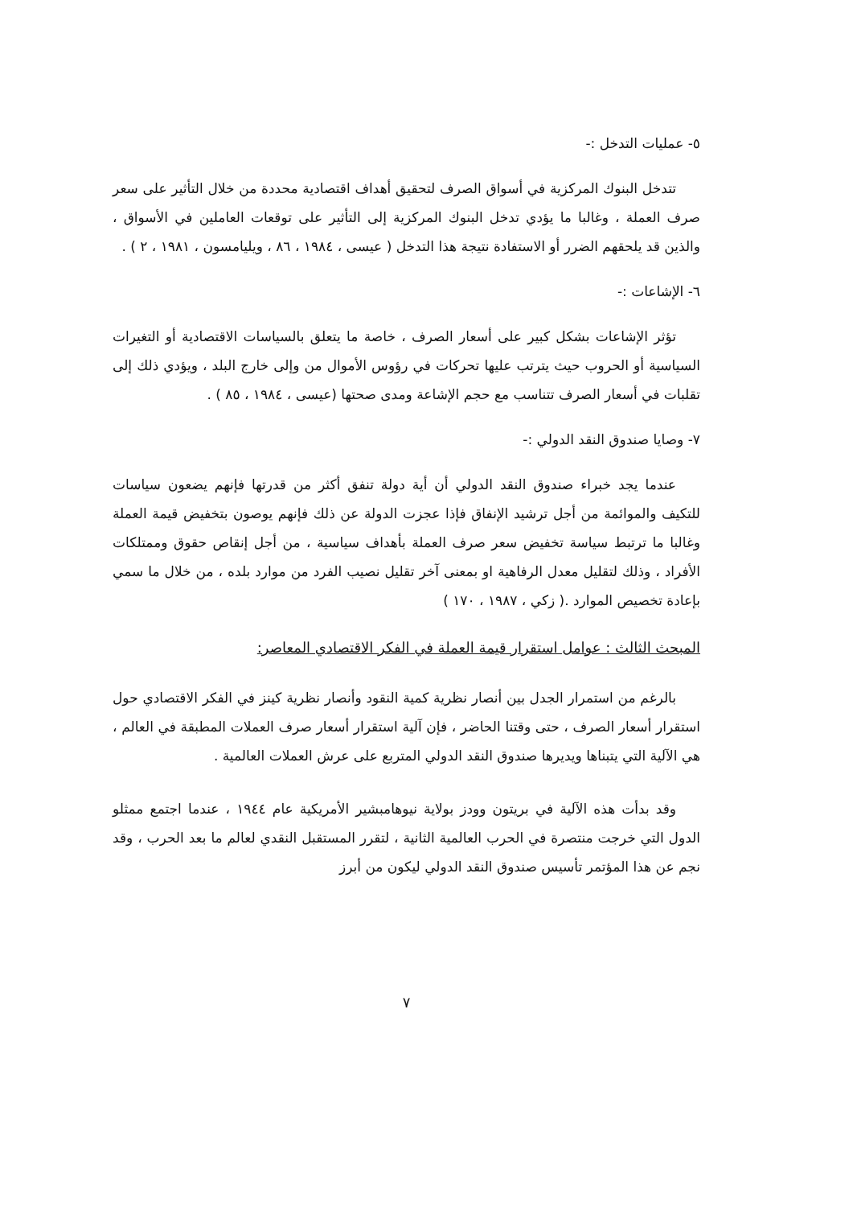٥- عمليات التدخل :-
تتدخل البنوك المركزية في أسواق الصرف لتحقيق أهداف اقتصادية محددة من خلال التأثير على سعر صرف العملة ، وغالبا ما يؤدي تدخل البنوك المركزية إلى التأثير على توقعات العاملين في الأسواق ، والذين قد يلحقهم الضرر أو الاستفادة نتيجة هذا التدخل ( عيسى ، ١٩٨٤ ، ٨٦ ، ويليامسون ، ١٩٨١ ، ٢ ) .
٦- الإشاعات :-
تؤثر الإشاعات بشكل كبير على أسعار الصرف ، خاصة ما يتعلق بالسياسات الاقتصادية أو التغيرات السياسية أو الحروب حيث يترتب عليها تحركات في رؤوس الأموال من وإلى خارج البلد ، ويؤدي ذلك إلى تقلبات في أسعار الصرف تتناسب مع حجم الإشاعة ومدى صحتها (عيسى ، ١٩٨٤ ، ٨٥ ) .
٧- وصايا صندوق النقد الدولي :-
عندما يجد خبراء صندوق النقد الدولي أن أية دولة تنفق أكثر من قدرتها فإنهم يضعون سياسات للتكيف والموائمة من أجل ترشيد الإنفاق فإذا عجزت الدولة عن ذلك فإنهم يوصون بتخفيض قيمة العملة وغالبا ما ترتبط سياسة تخفيض سعر صرف العملة بأهداف سياسية ، من أجل إنقاص حقوق وممتلكات الأفراد ، وذلك لتقليل معدل الرفاهية او بمعنى آخر تقليل نصيب الفرد من موارد بلده ، من خلال ما سمي بإعادة تخصيص الموارد .( زكي ، ١٩٨٧ ، ١٧٠ )
المبحث الثالث : عوامل استقرار قيمة العملة في الفكر الاقتصادي المعاصر:
بالرغم من استمرار الجدل بين أنصار نظرية كمية النقود وأنصار نظرية كينز في الفكر الاقتصادي حول استقرار أسعار الصرف ، حتى وقتنا الحاضر ، فإن آلية استقرار أسعار صرف العملات المطبقة في العالم ، هي الآلية التي يتبناها ويديرها صندوق النقد الدولي المتربع على عرش العملات العالمية .
وقد بدأت هذه الآلية في بريتون وودز بولاية نيوهامبشير الأمريكية عام ١٩٤٤ ، عندما اجتمع ممثلو الدول التي خرجت منتصرة في الحرب العالمية الثانية ، لتقرر المستقبل النقدي لعالم ما بعد الحرب ، وقد نجم عن هذا المؤتمر تأسيس صندوق النقد الدولي ليكون من أبرز
٧